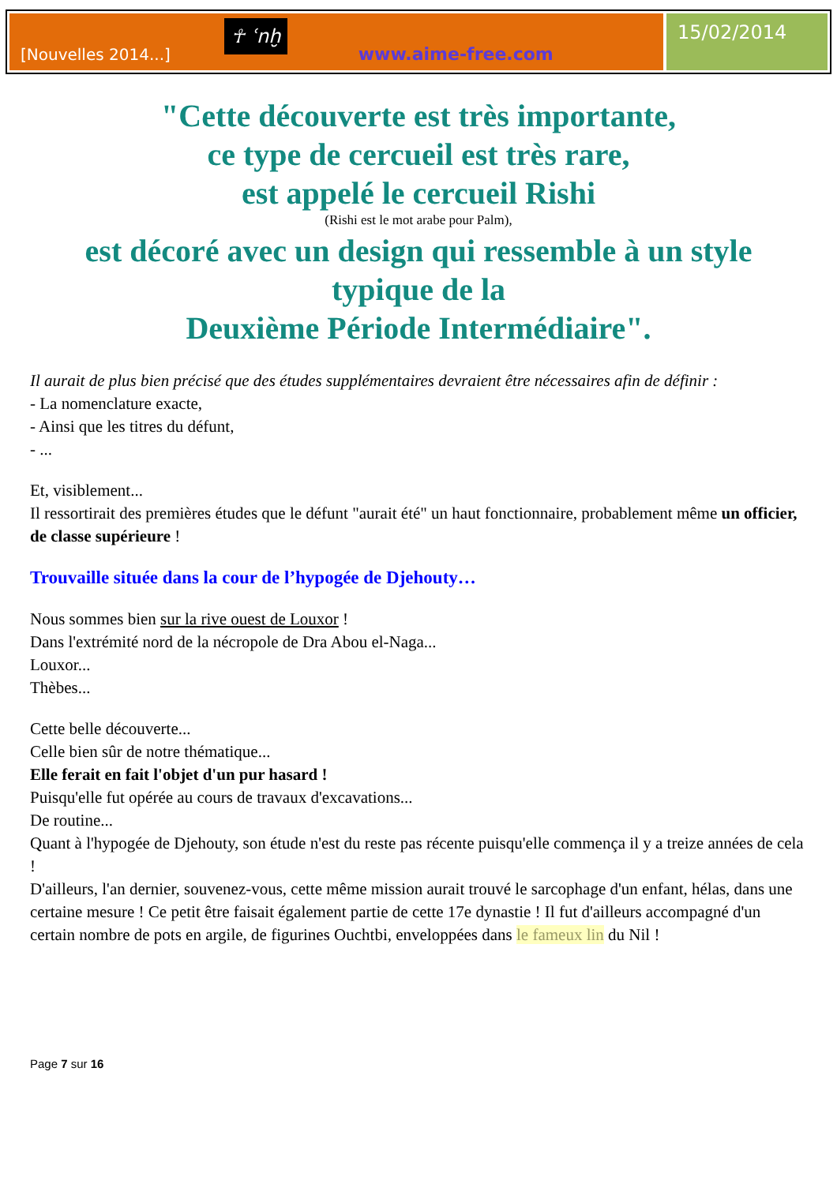[Nouvelles 2014...] ☥ ʿnḫ www.aime-free.com
15/02/2014
"Cette découverte est très importante,
ce type de cercueil est très rare,
est appelé le cercueil Rishi
(Rishi est le mot arabe pour Palm),
est décoré avec un design qui ressemble à un style typique de la
Deuxième Période Intermédiaire".
Il aurait de plus bien précisé que des études supplémentaires devraient être nécessaires afin de définir :
- La nomenclature exacte,
- Ainsi que les titres du défunt,
- ...
Et, visiblement...
Il ressortirait des premières études que le défunt "aurait été" un haut fonctionnaire, probablement même un officier, de classe supérieure !
Trouvaille située dans la cour de l’hypogée de Djehouty…
Nous sommes bien sur la rive ouest de Louxor !
Dans l'extrémité nord de la nécropole de Dra Abou el-Naga...
Louxor...
Thèbes...
Cette belle découverte...
Celle bien sûr de notre thématique...
Elle ferait en fait l'objet d'un pur hasard !
Puisqu'elle fut opérée au cours de travaux d'excavations...
De routine...
Quant à l'hypogée de Djehouty, son étude n'est du reste pas récente puisqu'elle commença il y a treize années de cela !
D'ailleurs, l'an dernier, souvenez-vous, cette même mission aurait trouvé le sarcophage d'un enfant, hélas, dans une certaine mesure ! Ce petit être faisait également partie de cette 17e dynastie ! Il fut d'ailleurs accompagné d'un certain nombre de pots en argile, de figurines Ouchtbi, enveloppées dans le fameux lin du Nil !
Page 7 sur 16